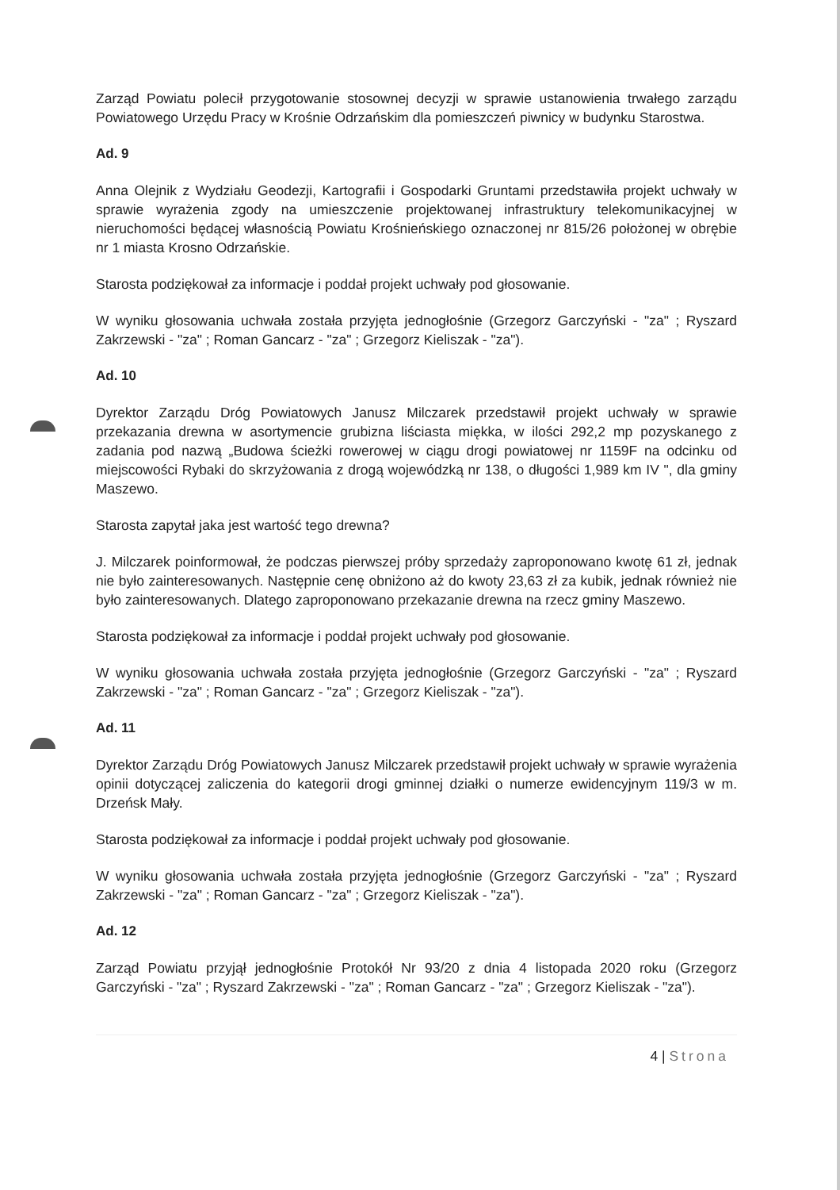Zarząd Powiatu polecił przygotowanie stosownej decyzji w sprawie ustanowienia trwałego zarządu Powiatowego Urzędu Pracy w Krośnie Odrzańskim dla pomieszczeń piwnicy w budynku Starostwa.
Ad. 9
Anna Olejnik z Wydziału Geodezji, Kartografii i Gospodarki Gruntami przedstawiła projekt uchwały w sprawie wyrażenia zgody na umieszczenie projektowanej infrastruktury telekomunikacyjnej w nieruchomości będącej własnością Powiatu Krośnieńskiego oznaczonej nr 815/26 położonej w obrębie nr 1 miasta Krosno Odrzańskie.
Starosta podziękował za informacje i poddał projekt uchwały pod głosowanie.
W wyniku głosowania uchwała została przyjęta jednogłośnie (Grzegorz Garczyński - "za" ; Ryszard Zakrzewski - "za" ; Roman Gancarz - "za" ; Grzegorz Kieliszak - "za").
Ad. 10
Dyrektor Zarządu Dróg Powiatowych Janusz Milczarek przedstawił projekt uchwały w sprawie przekazania drewna w asortymencie grubizna liściasta miękka, w ilości 292,2 mp pozyskanego z zadania pod nazwą „Budowa ścieżki rowerowej w ciągu drogi powiatowej nr 1159F na odcinku od miejscowości Rybaki do skrzyżowania z drogą wojewódzką nr 138, o długości 1,989 km IV ", dla gminy Maszewo.
Starosta zapytał jaka jest wartość tego drewna?
J. Milczarek poinformował, że podczas pierwszej próby sprzedaży zaproponowano kwotę 61 zł, jednak nie było zainteresowanych. Następnie cenę obniżono aż do kwoty 23,63 zł za kubik, jednak również nie było zainteresowanych. Dlatego zaproponowano przekazanie drewna na rzecz gminy Maszewo.
Starosta podziękował za informacje i poddał projekt uchwały pod głosowanie.
W wyniku głosowania uchwała została przyjęta jednogłośnie (Grzegorz Garczyński - "za" ; Ryszard Zakrzewski - "za" ; Roman Gancarz - "za" ; Grzegorz Kieliszak - "za").
Ad. 11
Dyrektor Zarządu Dróg Powiatowych Janusz Milczarek przedstawił projekt uchwały w sprawie wyrażenia opinii dotyczącej zaliczenia do kategorii drogi gminnej działki o numerze ewidencyjnym 119/3 w m. Drzeńsk Mały.
Starosta podziękował za informacje i poddał projekt uchwały pod głosowanie.
W wyniku głosowania uchwała została przyjęta jednogłośnie (Grzegorz Garczyński - "za" ; Ryszard Zakrzewski - "za" ; Roman Gancarz - "za" ; Grzegorz Kieliszak - "za").
Ad. 12
Zarząd Powiatu przyjął jednogłośnie Protokół Nr 93/20 z dnia 4 listopada 2020 roku (Grzegorz Garczyński - "za" ; Ryszard Zakrzewski - "za" ; Roman Gancarz - "za" ; Grzegorz Kieliszak - "za").
4 | Strona